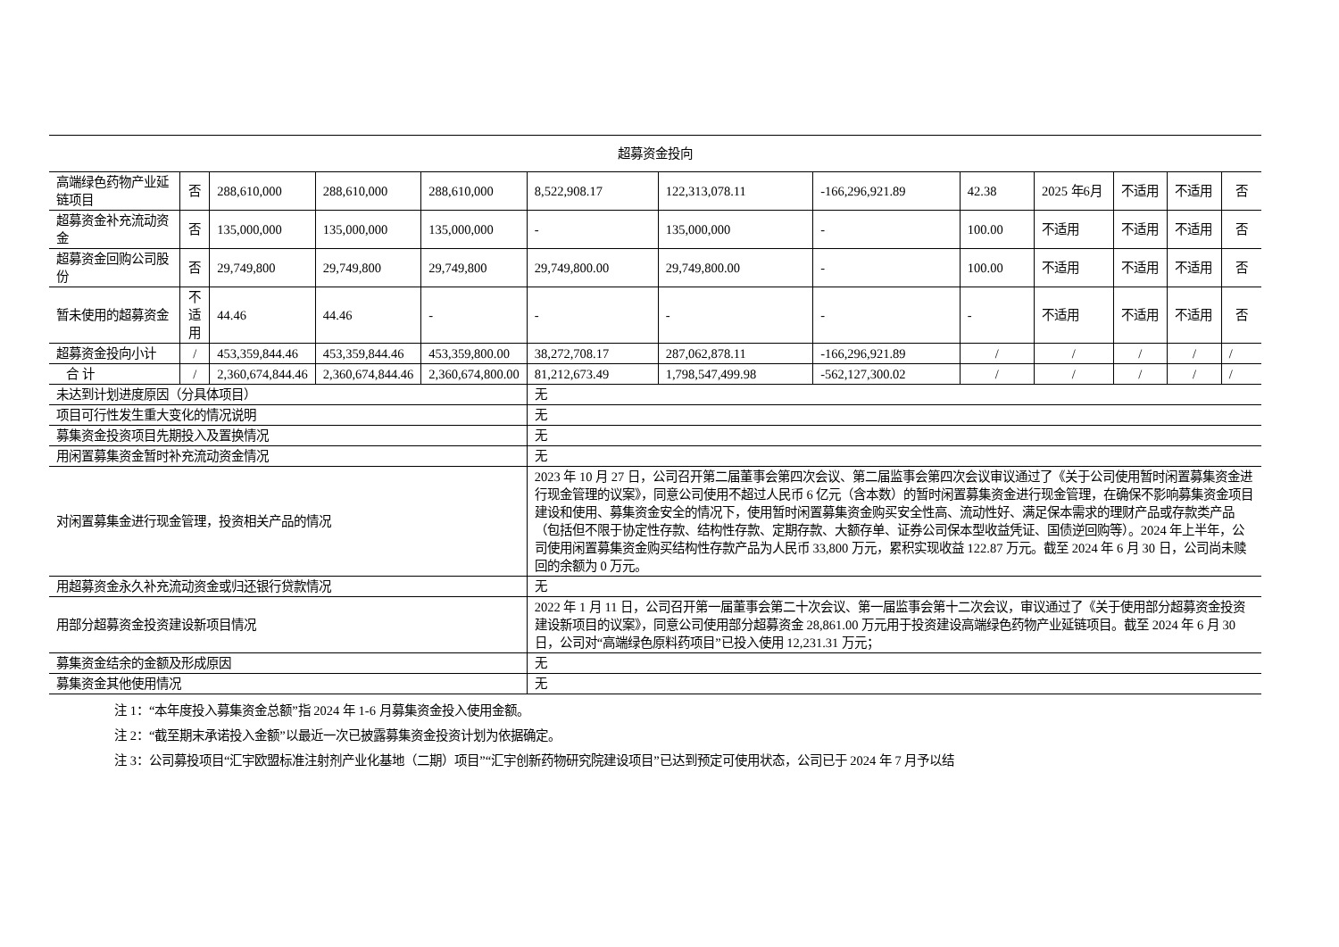| 超募资金投向 | | | | | | | | | | | | |
| 高端绿色药物产业延链项目 | 否 | 288,610,000 | 288,610,000 | 288,610,000 | 8,522,908.17 | 122,313,078.11 | -166,296,921.89 | 42.38 | 2025 年6月 | 不适用 | 不适用 | 否 |
| 超募资金补充流动资金 | 否 | 135,000,000 | 135,000,000 | 135,000,000 | - | 135,000,000 | - | 100.00 | 不适用 | 不适用 | 不适用 | 否 |
| 超募资金回购公司股份 | 否 | 29,749,800 | 29,749,800 | 29,749,800 | 29,749,800.00 | 29,749,800.00 | - | 100.00 | 不适用 | 不适用 | 不适用 | 否 |
| 暂未使用的超募资金 | 不适用 | 44.46 | 44.46 | - | - | - | - | - | 不适用 | 不适用 | 不适用 | 否 |
| 超募资金投向小计 | / | 453,359,844.46 | 453,359,844.46 | 453,359,800.00 | 38,272,708.17 | 287,062,878.11 | -166,296,921.89 | / | / | / | / | / |
| 合 计 | / | 2,360,674,844.46 | 2,360,674,844.46 | 2,360,674,800.00 | 81,212,673.49 | 1,798,547,499.98 | -562,127,300.02 | / | / | / | / | / |
| 未达到计划进度原因（分具体项目） | | | | | 无 | | | | | | | |
| 项目可行性发生重大变化的情况说明 | | | | | 无 | | | | | | | |
| 募集资金投资项目先期投入及置换情况 | | | | | 无 | | | | | | | |
| 用闲置募集资金暂时补充流动资金情况 | | | | | 无 | | | | | | | |
| 对闲置募集金进行现金管理，投资相关产品的情况 | | | | | 2023 年 10 月 27 日，公司召开第二届董事会第四次会议、第二届监事会第四次会议审议通过了《关于公司使用暂时闲置募集资金进行现金管理的议案》，同意公司使用不超过人民币 6 亿元（含本数）的暂时闲置募集资金进行现金管理，在确保不影响募集资金项目建设和使用、募集资金安全的情况下，使用暂时闲置募集资金购买安全性高、流动性好、满足保本需求的理财产品或存款类产品（包括但不限于协定性存款、结构性存款、定期存款、大额存单、证券公司保本型收益凭证、国债逆回购等）。2024 年上半年，公司使用闲置募集资金购买结构性存款产品为人民币 33,800 万元，累积实现收益 122.87 万元。截至 2024 年 6 月 30 日，公司尚未赎回的余额为 0 万元。 | | | | | | | |
| 用超募资金永久补充流动资金或归还银行贷款情况 | | | | | 无 | | | | | | | |
| 用部分超募资金投资建设新项目情况 | | | | | 2022 年 1 月 11 日，公司召开第一届董事会第二十次会议、第一届监事会第十二次会议，审议通过了《关于使用部分超募资金投资建设新项目的议案》，同意公司使用部分超募资金 28,861.00 万元用于投资建设高端绿色药物产业延链项目。截至 2024 年 6 月 30 日，公司对“高端绿色原料药项目”已投入使用 12,231.31 万元； | | | | | | | |
| 募集资金结余的金额及形成原因 | | | | | 无 | | | | | | | |
| 募集资金其他使用情况 | | | | | 无 | | | | | | | |
注 1：“本年度投入募集资金总额”指 2024 年 1-6 月募集资金投入使用金额。
注 2：“截至期末承诺投入金额”以最近一次已披露募集资金投资计划为依据确定。
注 3：公司募投项目“汇宇欧盟标准注射剂产业化基地（二期）项目”“汇宇创新药物研究院建设项目”已达到预定可使用状态，公司已于 2024 年 7 月予以结